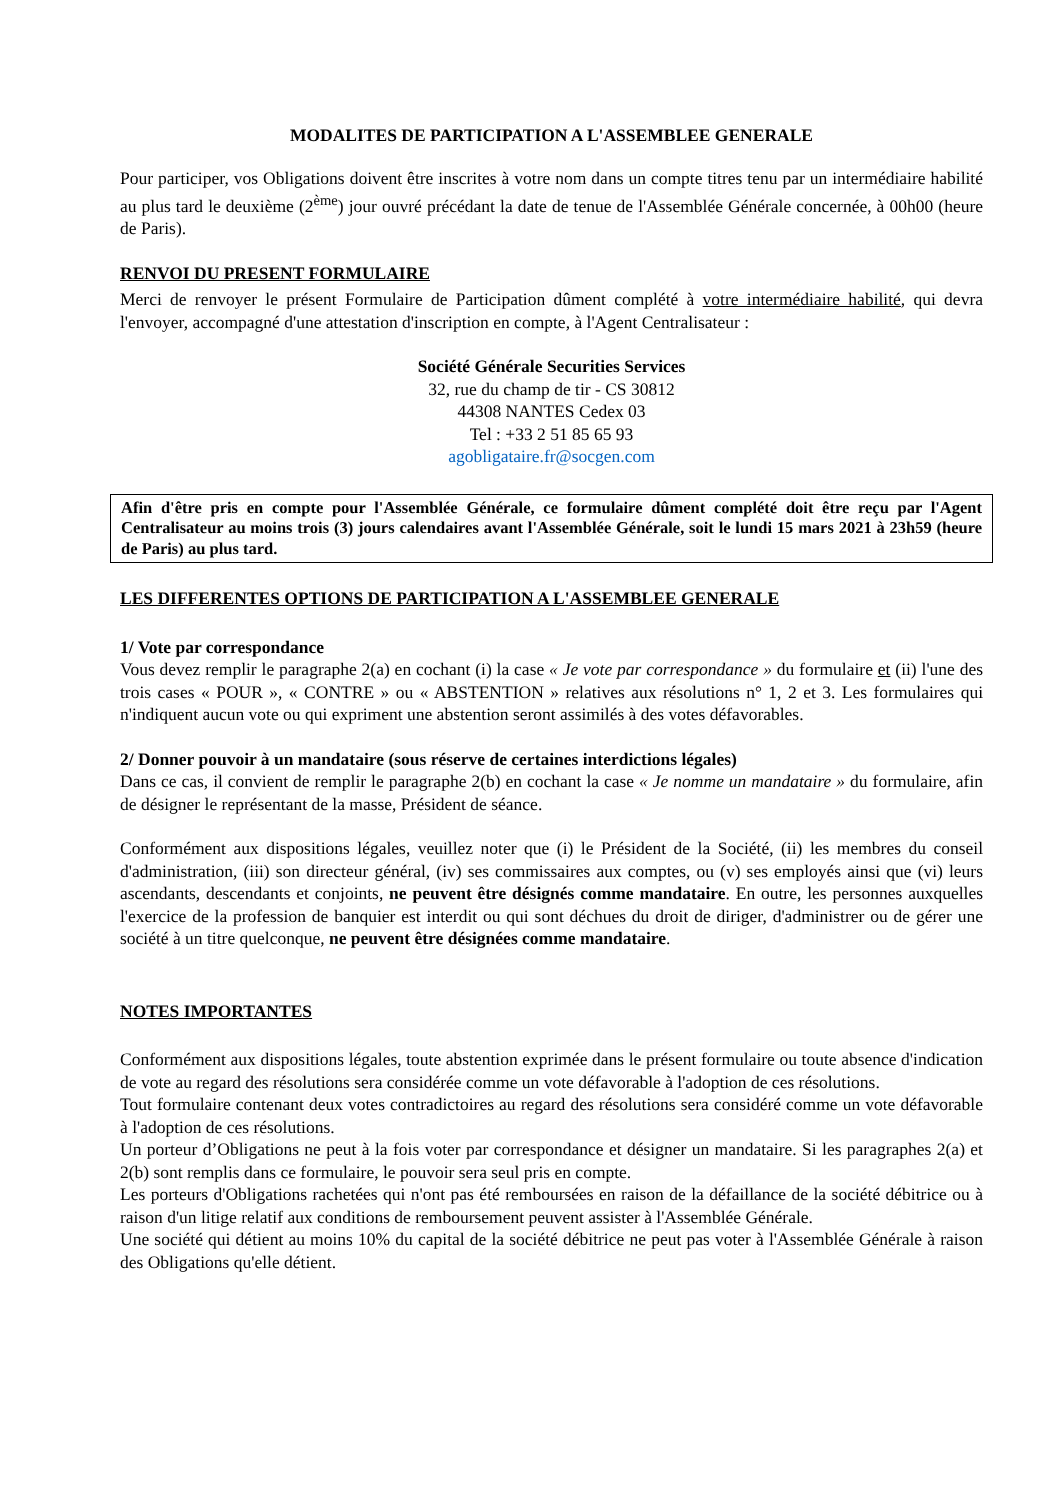MODALITES DE PARTICIPATION A L'ASSEMBLEE GENERALE
Pour participer, vos Obligations doivent être inscrites à votre nom dans un compte titres tenu par un intermédiaire habilité au plus tard le deuxième (2<sup>ème</sup>) jour ouvré précédant la date de tenue de l'Assemblée Générale concernée, à 00h00 (heure de Paris).
RENVOI DU PRESENT FORMULAIRE
Merci de renvoyer le présent Formulaire de Participation dûment complété à votre intermédiaire habilité, qui devra l'envoyer, accompagné d'une attestation d'inscription en compte, à l'Agent Centralisateur :
Société Générale Securities Services
32, rue du champ de tir - CS 30812
44308 NANTES Cedex 03
Tel : +33 2 51 85 65 93
agobligataire.fr@socgen.com
Afin d'être pris en compte pour l'Assemblée Générale, ce formulaire dûment complété doit être reçu par l'Agent Centralisateur au moins trois (3) jours calendaires avant l'Assemblée Générale, soit le lundi 15 mars 2021 à 23h59 (heure de Paris) au plus tard.
LES DIFFERENTES OPTIONS DE PARTICIPATION A L'ASSEMBLEE GENERALE
1/ Vote par correspondance
Vous devez remplir le paragraphe 2(a) en cochant (i) la case « Je vote par correspondance » du formulaire et (ii) l'une des trois cases « POUR », « CONTRE » ou « ABSTENTION » relatives aux résolutions n° 1, 2 et 3. Les formulaires qui n'indiquent aucun vote ou qui expriment une abstention seront assimilés à des votes défavorables.
2/ Donner pouvoir à un mandataire (sous réserve de certaines interdictions légales)
Dans ce cas, il convient de remplir le paragraphe 2(b) en cochant la case « Je nomme un mandataire » du formulaire, afin de désigner le représentant de la masse, Président de séance.
Conformément aux dispositions légales, veuillez noter que (i) le Président de la Société, (ii) les membres du conseil d'administration, (iii) son directeur général, (iv) ses commissaires aux comptes, ou (v) ses employés ainsi que (vi) leurs ascendants, descendants et conjoints, ne peuvent être désignés comme mandataire. En outre, les personnes auxquelles l'exercice de la profession de banquier est interdit ou qui sont déchues du droit de diriger, d'administrer ou de gérer une société à un titre quelconque, ne peuvent être désignées comme mandataire.
NOTES IMPORTANTES
Conformément aux dispositions légales, toute abstention exprimée dans le présent formulaire ou toute absence d'indication de vote au regard des résolutions sera considérée comme un vote défavorable à l'adoption de ces résolutions.
Tout formulaire contenant deux votes contradictoires au regard des résolutions sera considéré comme un vote défavorable à l'adoption de ces résolutions.
Un porteur d’Obligations ne peut à la fois voter par correspondance et désigner un mandataire. Si les paragraphes 2(a) et 2(b) sont remplis dans ce formulaire, le pouvoir sera seul pris en compte.
Les porteurs d'Obligations rachetées qui n'ont pas été remboursées en raison de la défaillance de la société débitrice ou à raison d'un litige relatif aux conditions de remboursement peuvent assister à l'Assemblée Générale.
Une société qui détient au moins 10% du capital de la société débitrice ne peut pas voter à l'Assemblée Générale à raison des Obligations qu'elle détient.